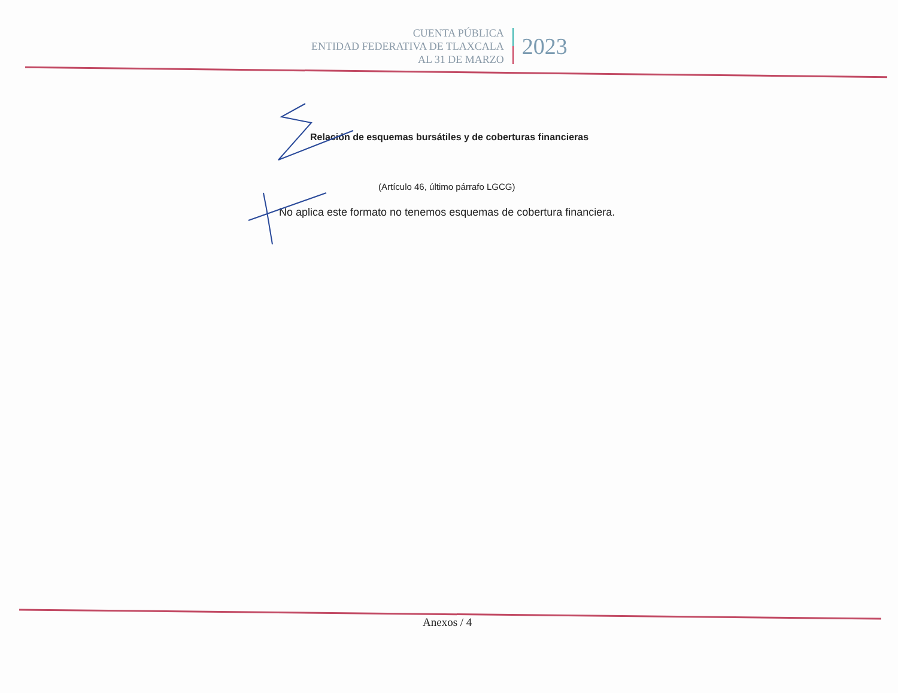CUENTA PÚBLICA
ENTIDAD FEDERATIVA DE TLAXCALA
AL 31 DE MARZO
2023
Relación de esquemas bursátiles y de coberturas financieras
(Artículo 46, último párrafo LGCG)
No aplica este formato no tenemos esquemas de cobertura financiera.
Anexos / 4